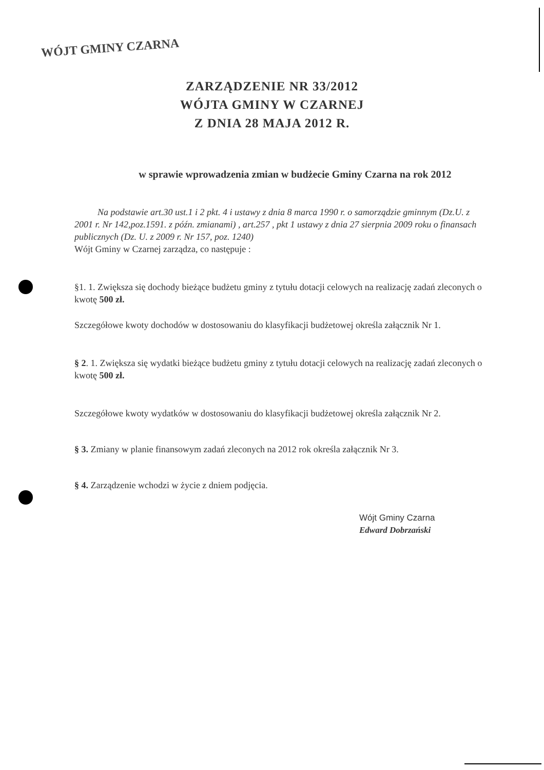WÓJT GMINY CZARNA
ZARZĄDZENIE NR 33/2012
WÓJTA GMINY W CZARNEJ
Z DNIA 28 MAJA 2012 R.
w sprawie wprowadzenia zmian w budżecie Gminy Czarna na rok 2012
Na podstawie art.30 ust.1 i 2 pkt. 4 i ustawy z dnia 8 marca 1990 r. o samorządzie gminnym (Dz.U. z 2001 r. Nr 142,poz.1591. z późn. zmianami) , art.257 , pkt 1 ustawy z dnia 27 sierpnia 2009 roku o finansach publicznych (Dz. U. z 2009 r. Nr 157, poz. 1240)
Wójt Gminy w Czarnej zarządza, co następuje :
§1. 1. Zwiększa się dochody bieżące budżetu gminy z tytułu dotacji celowych na realizację zadań zleconych o kwotę 500 zł.
Szczegółowe kwoty dochodów w dostosowaniu do klasyfikacji budżetowej określa załącznik Nr 1.
§ 2. 1. Zwiększa się wydatki bieżące budżetu gminy z tytułu dotacji celowych na realizację zadań zleconych o kwotę 500 zł.
Szczegółowe kwoty wydatków w dostosowaniu do klasyfikacji budżetowej określa załącznik Nr 2.
§ 3. Zmiany w planie finansowym zadań zleconych na 2012 rok określa załącznik Nr 3.
§ 4. Zarządzenie wchodzi w życie z dniem podjęcia.
Wójt Gminy Czarna
Edward Dobrzański